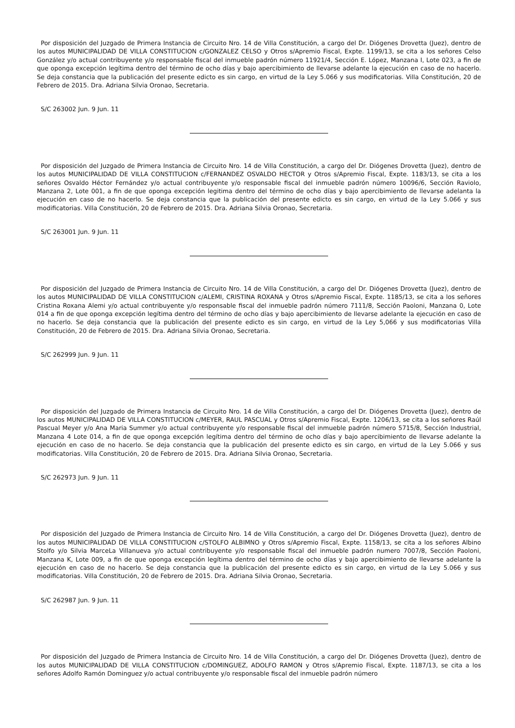Por disposición del Juzgado de Primera Instancia de Circuito Nro. 14 de Villa Constitución, a cargo del Dr. Diógenes Drovetta (Juez), dentro de los autos MUNICIPALIDAD DE VILLA CONSTITUCION c/GONZALEZ CELSO y Otros s/Apremio Fiscal, Expte. 1199/13, se cita a los señores Celso González y/o actual contribuyente y/o responsable fiscal del inmueble padrón número 11921/4, Sección E. López, Manzana I, Lote 023, a fin de que oponga excepción legítima dentro del término de ocho días y bajo apercibimiento de llevarse adelante la ejecución en caso de no hacerlo. Se deja constancia que la publicación del presente edicto es sin cargo, en virtud de la Ley 5.066 y sus modificatorias. Villa Constitución, 20 de Febrero de 2015. Dra. Adriana Silvia Oronao, Secretaria.
S/C 263002 Jun. 9 Jun. 11
Por disposición del Juzgado de Primera Instancia de Circuito Nro. 14 de Villa Constitución, a cargo del Dr. Diógenes Drovetta (Juez), dentro de los autos MUNICIPALIDAD DE VILLA CONSTITUCION c/FERNANDEZ OSVALDO HECTOR y Otros s/Apremio Fiscal, Expte. 1183/13, se cita a los señores Osvaldo Héctor Fernández y/o actual contribuyente y/o responsable fiscal del inmueble padrón número 10096/6, Sección Raviolo, Manzana 2, Lote 001, a fin de que oponga excepción legitima dentro del término de ocho días y bajo apercibimiento de llevarse adelanta la ejecución en caso de no hacerlo. Se deja constancia que la publicación del presente edicto es sin cargo, en virtud de la Ley 5.066 y sus modificatorias. Villa Constitución, 20 de Febrero de 2015. Dra. Adriana Silvia Oronao, Secretaria.
S/C 263001 Jun. 9 Jun. 11
Por disposición del Juzgado de Primera Instancia de Circuito Nro. 14 de Villa Constitución, a cargo del Dr. Diógenes Drovetta (Juez), dentro de los autos MUNICIPALIDAD DE VILLA CONSTITUCION c/ALEMI, CRISTINA ROXANA y Otros s/Apremio Fiscal, Expte. 1185/13, se cita a los señores Cristina Roxana Alemi y/o actual contribuyente y/o responsable fiscal del inmueble padrón número 7111/8, Sección Paoloni, Manzana 0, Lote 014 a fin de que oponga excepción legítima dentro del término de ocho días y bajo apercibimiento de llevarse adelante la ejecución en caso de no hacerlo. Se deja constancia que la publicación del presente edicto es sin cargo, en virtud de la Ley 5,066 y sus modificatorias Villa Constitución, 20 de Febrero de 2015. Dra. Adriana Silvia Oronao, Secretaria.
S/C 262999 Jun. 9 Jun. 11
Por disposición del Juzgado de Primera Instancia de Circuito Nro. 14 de Villa Constitución, a cargo del Dr. Diógenes Drovetta (Juez), dentro de los autos MUNICIPALIDAD DE VILLA CONSTITUCION c/MEYER, RAUL PASCUAL y Otros s/Apremio Fiscal, Expte. 1206/13, se cita a los señores Raúl Pascual Meyer y/o Ana Maria Summer y/o actual contribuyente y/o responsable fiscal del inmueble padrón número 5715/8, Sección Industrial, Manzana 4 Lote 014, a fin de que oponga excepción legítima dentro del término de ocho días y bajo apercibimiento de llevarse adelante la ejecución en caso de no hacerlo. Se deja constancia que la publicación del presente edicto es sin cargo, en virtud de la Ley 5.066 y sus modificatorias. Villa Constitución, 20 de Febrero de 2015. Dra. Adriana Silvia Oronao, Secretaria.
S/C 262973 Jun. 9 Jun. 11
Por disposición del Juzgado de Primera Instancia de Circuito Nro. 14 de Villa Constitución, a cargo del Dr. Diógenes Drovetta (Juez), dentro de los autos MUNICIPALIDAD DE VILLA CONSTITUCION c/STOLFO ALBIMNO y Otros s/Apremio Fiscal, Expte. 1158/13, se cita a los señores Albino Stolfo y/o Silvia MarceLa Villanueva y/o actual contribuyente y/o responsable fiscal del inmueble padrón numero 7007/8, Sección Paoloni, Manzana K, Lote 009, a fin de que oponga excepción legítima dentro del término de ocho días y bajo apercibimiento de llevarse adelante la ejecución en caso de no hacerlo. Se deja constancia que la publicación del presente edicto es sin cargo, en virtud de la Ley 5.066 y sus modificatorias. Villa Constitución, 20 de Febrero de 2015. Dra. Adriana Silvia Oronao, Secretaria.
S/C 262987 Jun. 9 Jun. 11
Por disposición del Juzgado de Primera Instancia de Circuito Nro. 14 de Villa Constitución, a cargo del Dr. Diógenes Drovetta (Juez), dentro de los autos MUNICIPALIDAD DE VILLA CONSTITUCION c/DOMINGUEZ, ADOLFO RAMON y Otros s/Apremio Fiscal, Expte. 1187/13, se cita a los señores Adolfo Ramón Dominguez y/o actual contribuyente y/o responsable fiscal del inmueble padrón número